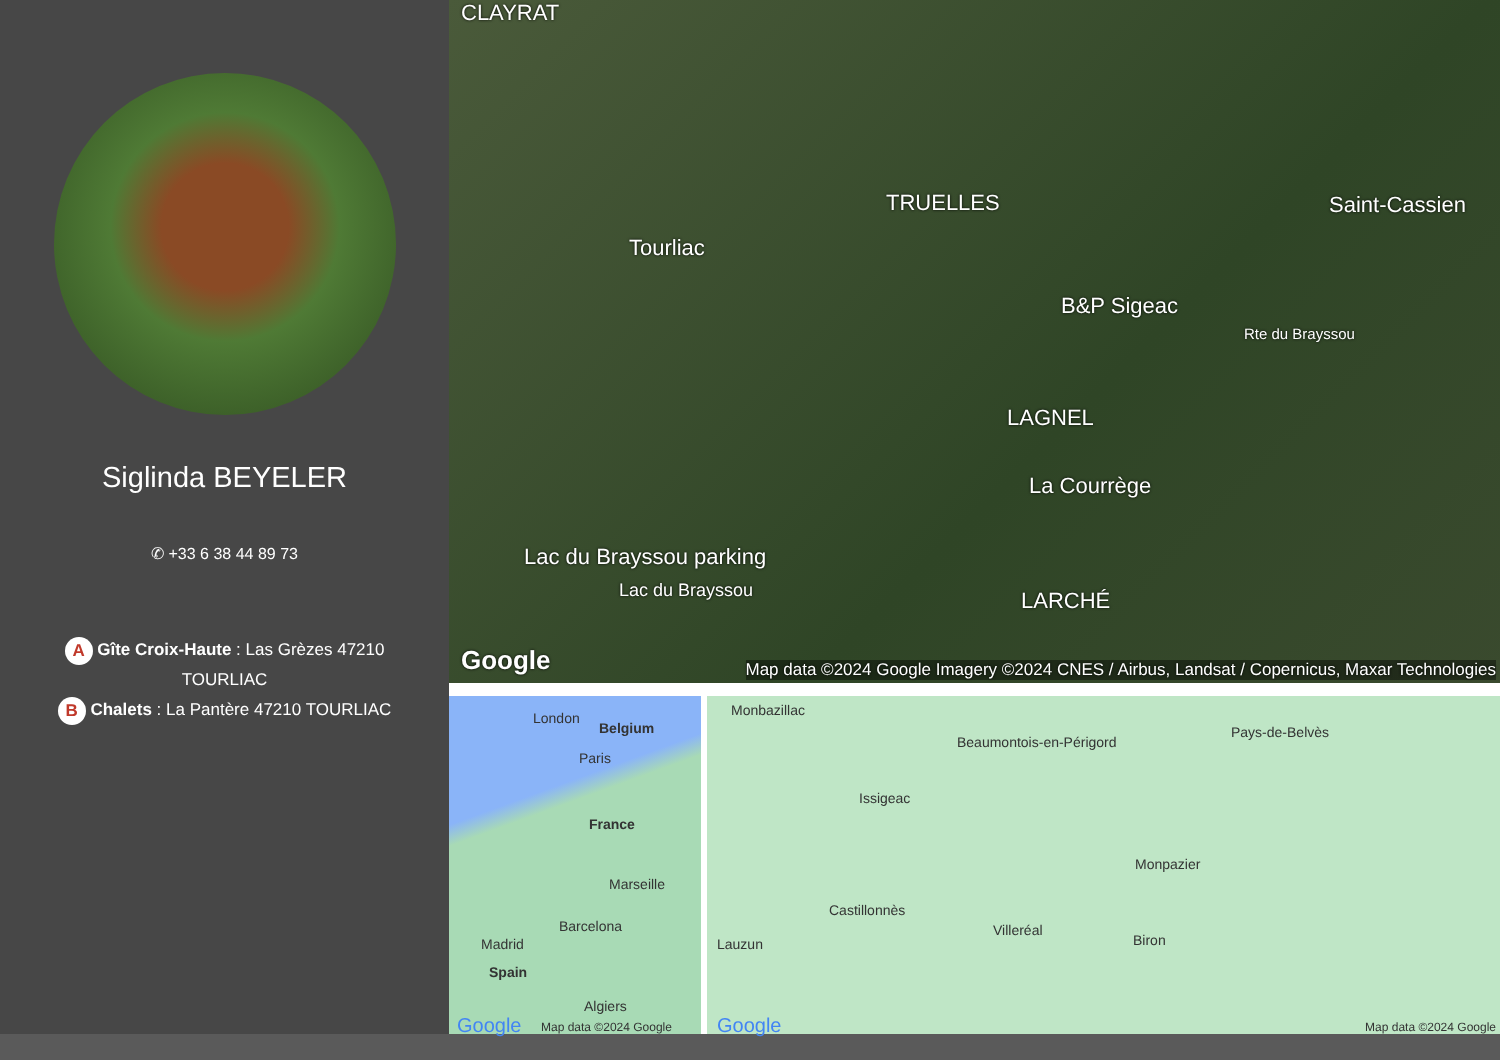Siglinda BEYELER
✆ +33 6 38 44 89 73
A Gîte Croix-Haute : Las Grèzes 47210 TOURLIAC
B Chalets : La Pantère 47210 TOURLIAC
CLAYRAT
TRUELLES Saint-Cassien
Tourliac
B&P Sigeac
Rte du Brayssou
LAGNEL
La Courrège
Lac du Brayssou parking
Lac du Brayssou LARCHÉ
Google Map data ©2024 Google Imagery ©2024 CNES / Airbus, Landsat / Copernicus, Maxar Technologies
London
Belgium
Paris
France
Marseille
Barcelona
Madrid
Spain
Algiers
Google Map data ©2024 Google
Monbazillac
Beaumontois-en-Périgord
Pays-de-Belvès
Issigeac
Monpazier
Castillonnès
Villeréal
Lauzun Biron
Google Map data ©2024 Google